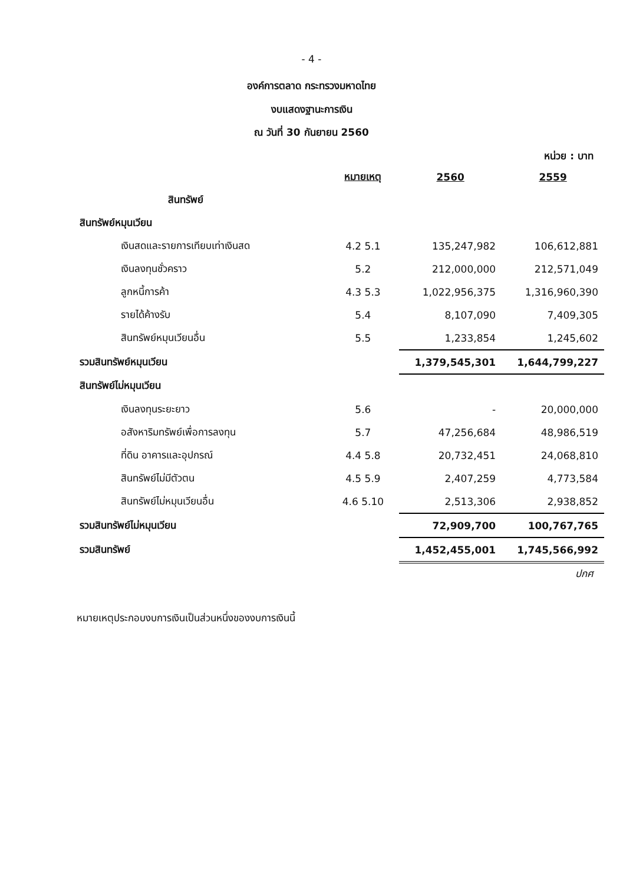- 4 -
องค์การตลาด กระทรวงมหาดไทย
งบแสดงฐานะการเงิน
ณ วันที่ 30 กันยายน 2560
หน่วย : บาท
| | หมายเหตุ | 2560 | 2559 |
| สินทรัพย์ | | | |
| สินทรัพย์หมุนเวียน | | | |
| เงินสดและรายการเทียบเท่าเงินสด | 4.2 5.1 | 135,247,982 | 106,612,881 |
| เงินลงทุนชั่วคราว | 5.2 | 212,000,000 | 212,571,049 |
| ลูกหนี้การค้า | 4.3 5.3 | 1,022,956,375 | 1,316,960,390 |
| รายได้ค้างรับ | 5.4 | 8,107,090 | 7,409,305 |
| สินทรัพย์หมุนเวียนอื่น | 5.5 | 1,233,854 | 1,245,602 |
| รวมสินทรัพย์หมุนเวียน | | 1,379,545,301 | 1,644,799,227 |
| สินทรัพย์ไม่หมุนเวียน | | | |
| เงินลงทุนระยะยาว | 5.6 | - | 20,000,000 |
| อสังหาริมทรัพย์เพื่อการลงทุน | 5.7 | 47,256,684 | 48,986,519 |
| ที่ดิน อาคารและอุปกรณ์ | 4.4 5.8 | 20,732,451 | 24,068,810 |
| สินทรัพย์ไม่มีตัวตน | 4.5 5.9 | 2,407,259 | 4,773,584 |
| สินทรัพย์ไม่หมุนเวียนอื่น | 4.6 5.10 | 2,513,306 | 2,938,852 |
| รวมสินทรัพย์ไม่หมุนเวียน | | 72,909,700 | 100,767,765 |
| รวมสินทรัพย์ | | 1,452,455,001 | 1,745,566,992 |
ปกศ
หมายเหตุประกอบงบการเงินเป็นส่วนหนึ่งของงบการเงินนี้